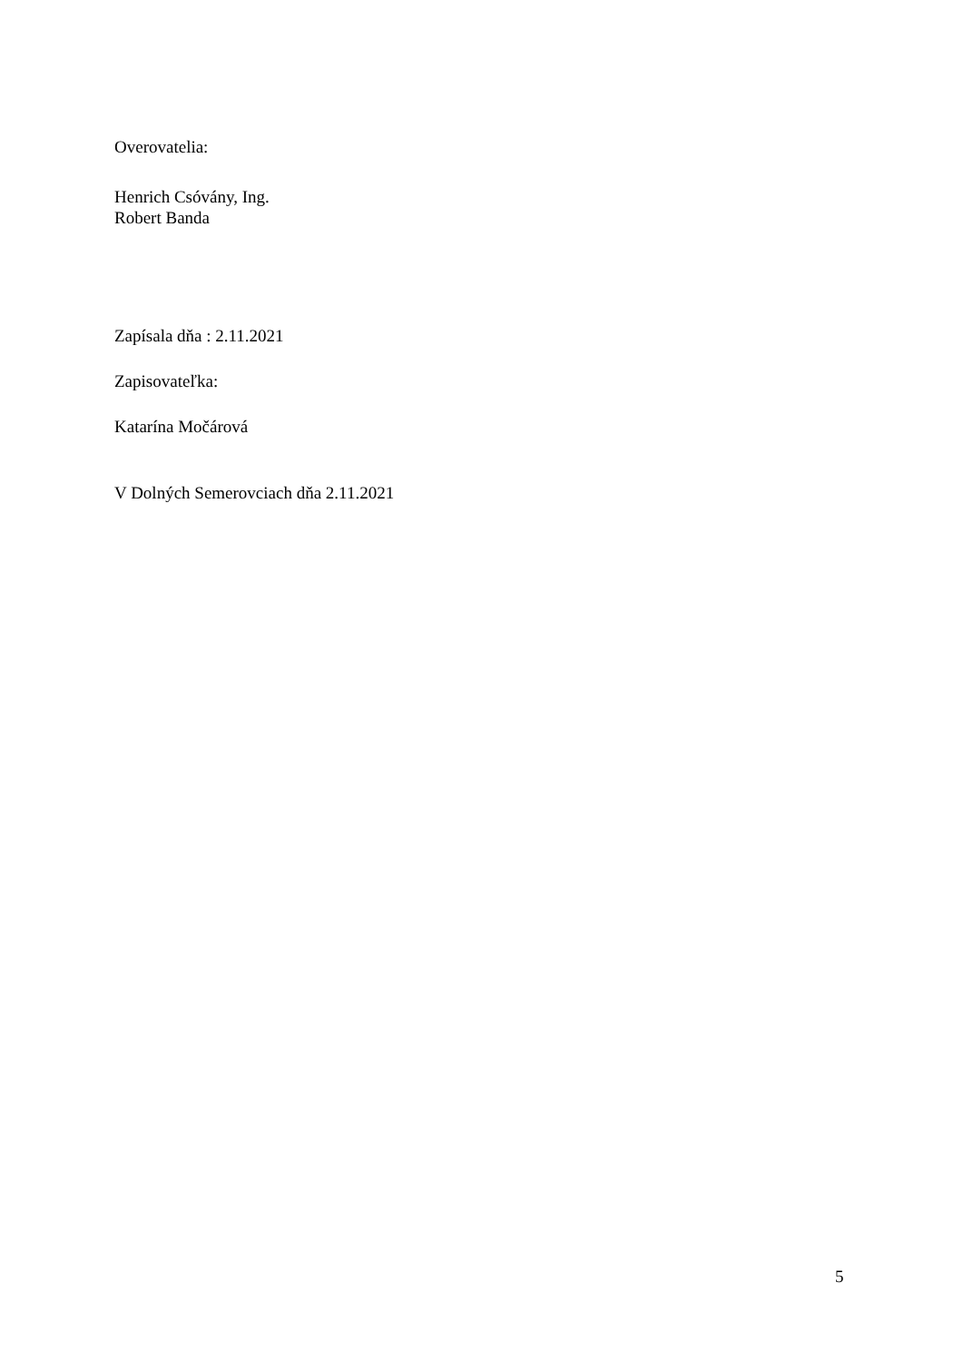Overovatelia:
Henrich Csóvány, Ing.
Robert Banda
Zapísala dňa : 2.11.2021
Zapisovateľka:
Katarína Močárová
V Dolných Semerovciach dňa 2.11.2021
5